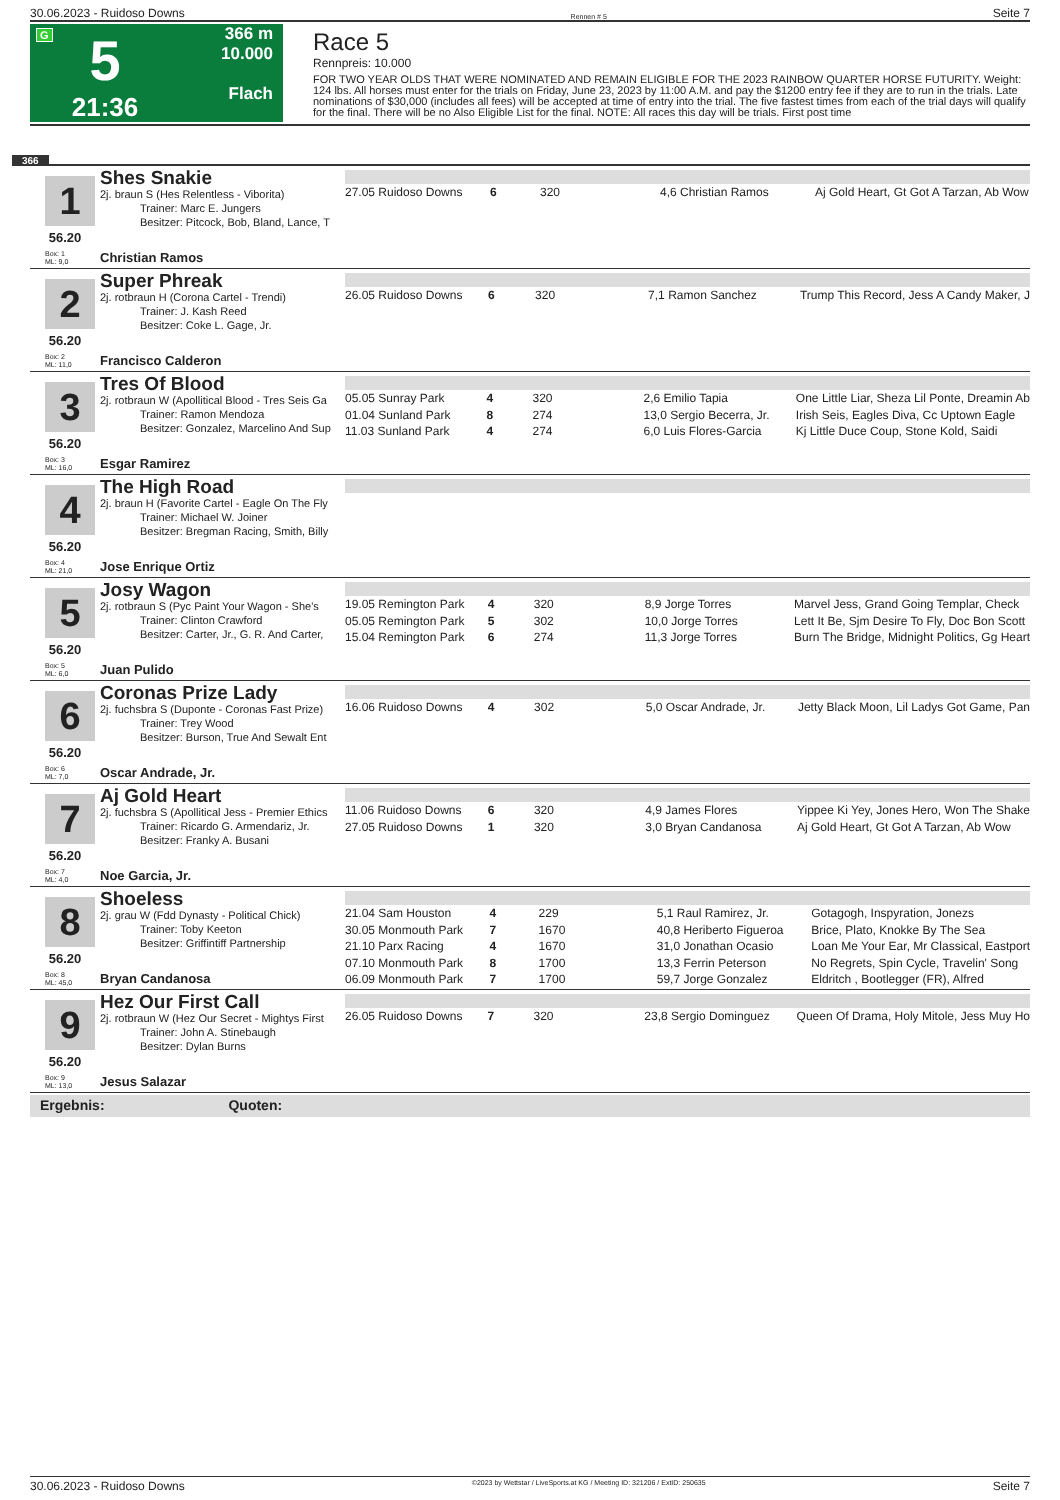30.06.2023 - Ruidoso Downs Rennen # 5 Seite 7
G
5
21:36
366 m
10.000
Flach
Race 5
Rennpreis: 10.000
FOR TWO YEAR OLDS THAT WERE NOMINATED AND REMAIN ELIGIBLE FOR THE 2023 RAINBOW QUARTER HORSE FUTURITY. Weight: 124 lbs. All horses must enter for the trials on Friday, June 23, 2023 by 11:00 A.M. and pay the $1200 entry fee if they are to run in the trials. Late nominations of $30,000 (includes all fees) will be accepted at time of entry into the trial. The five fastest times from each of the trial days will qualify for the final. There will be no Also Eligible List for the final. NOTE: All races this day will be trials. First post time
366
1
56.20
Box: 1
ML: 9,0
Shes Snakie
2j. braun S (Hes Relentless - Viborita)
Trainer: Marc E. Jungers
Besitzer: Pitcock, Bob, Bland, Lance, T
Christian Ramos
| 27.05 Ruidoso Downs | 6 | 320 | 4,6 Christian Ramos | Aj Gold Heart, Gt Got A Tarzan, Ab Wow |
2
56.20
Box: 2
ML: 11,0
Super Phreak
2j. rotbraun H (Corona Cartel - Trendi)
Trainer: J. Kash Reed
Besitzer: Coke L. Gage, Jr.
Francisco Calderon
| 26.05 Ruidoso Downs | 6 | 320 | 7,1 Ramon Sanchez | Trump This Record, Jess A Candy Maker, J |
3
56.20
Box: 3
ML: 16,0
Tres Of Blood
2j. rotbraun W (Apollitical Blood - Tres Seis Ga
Trainer: Ramon Mendoza
Besitzer: Gonzalez, Marcelino And Sup
Esgar Ramirez
| 05.05 Sunray Park | 4 | 320 | 2,6 Emilio Tapia | One Little Liar, Sheza Lil Ponte, Dreamin Ab |
| 01.04 Sunland Park | 8 | 274 | 13,0 Sergio Becerra, Jr. | Irish Seis, Eagles Diva, Cc Uptown Eagle |
| 11.03 Sunland Park | 4 | 274 | 6,0 Luis Flores-Garcia | Kj Little Duce Coup, Stone Kold, Saidi |
4
56.20
Box: 4
ML: 21,0
The High Road
2j. braun H (Favorite Cartel - Eagle On The Fly
Trainer: Michael W. Joiner
Besitzer: Bregman Racing, Smith, Billy
Jose Enrique Ortiz
5
56.20
Box: 5
ML: 6,0
Josy Wagon
2j. rotbraun S (Pyc Paint Your Wagon - She's
Trainer: Clinton Crawford
Besitzer: Carter, Jr., G. R. And Carter,
Juan Pulido
| 19.05 Remington Park | 4 | 320 | 8,9 Jorge Torres | Marvel Jess, Grand Going Templar, Check |
| 05.05 Remington Park | 5 | 302 | 10,0 Jorge Torres | Lett It Be, Sjm Desire To Fly, Doc Bon Scott |
| 15.04 Remington Park | 6 | 274 | 11,3 Jorge Torres | Burn The Bridge, Midnight Politics, Gg Heart |
6
56.20
Box: 6
ML: 7,0
Coronas Prize Lady
2j. fuchsbra S (Duponte - Coronas Fast Prize)
Trainer: Trey Wood
Besitzer: Burson, True And Sewalt Ent
Oscar Andrade, Jr.
| 16.06 Ruidoso Downs | 4 | 302 | 5,0 Oscar Andrade, Jr. | Jetty Black Moon, Lil Ladys Got Game, Pan |
7
56.20
Box: 7
ML: 4,0
Aj Gold Heart
2j. fuchsbra S (Apollitical Jess - Premier Ethics
Trainer: Ricardo G. Armendariz, Jr.
Besitzer: Franky A. Busani
Noe Garcia, Jr.
| 11.06 Ruidoso Downs | 6 | 320 | 4,9 James Flores | Yippee Ki Yey, Jones Hero, Won The Shake |
| 27.05 Ruidoso Downs | 1 | 320 | 3,0 Bryan Candanosa | Aj Gold Heart, Gt Got A Tarzan, Ab Wow |
8
56.20
Box: 8
ML: 45,0
Shoeless
2j. grau W (Fdd Dynasty - Political Chick)
Trainer: Toby Keeton
Besitzer: Griffintiff Partnership
Bryan Candanosa
| 21.04 Sam Houston | 4 | 229 | 5,1 Raul Ramirez, Jr. | Gotagogh, Inspyration, Jonezs |
| 30.05 Monmouth Park | 7 | 1670 | 40,8 Heriberto Figueroa | Brice, Plato, Knokke By The Sea |
| 21.10 Parx Racing | 4 | 1670 | 31,0 Jonathan Ocasio | Loan Me Your Ear, Mr Classical, Eastport |
| 07.10 Monmouth Park | 8 | 1700 | 13,3 Ferrin Peterson | No Regrets, Spin Cycle, Travelin' Song |
| 06.09 Monmouth Park | 7 | 1700 | 59,7 Jorge Gonzalez | Eldritch , Bootlegger (FR), Alfred |
9
56.20
Box: 9
ML: 13,0
Hez Our First Call
2j. rotbraun W (Hez Our Secret - Mightys First
Trainer: John A. Stinebaugh
Besitzer: Dylan Burns
Jesus Salazar
| 26.05 Ruidoso Downs | 7 | 320 | 23,8 Sergio Dominguez | Queen Of Drama, Holy Mitole, Jess Muy Ho |
Ergebnis: Quoten:
30.06.2023 - Ruidoso Downs ©2023 by Wettstar / LiveSports.at KG / Meeting ID: 321206 / ExtID: 250635 Seite 7